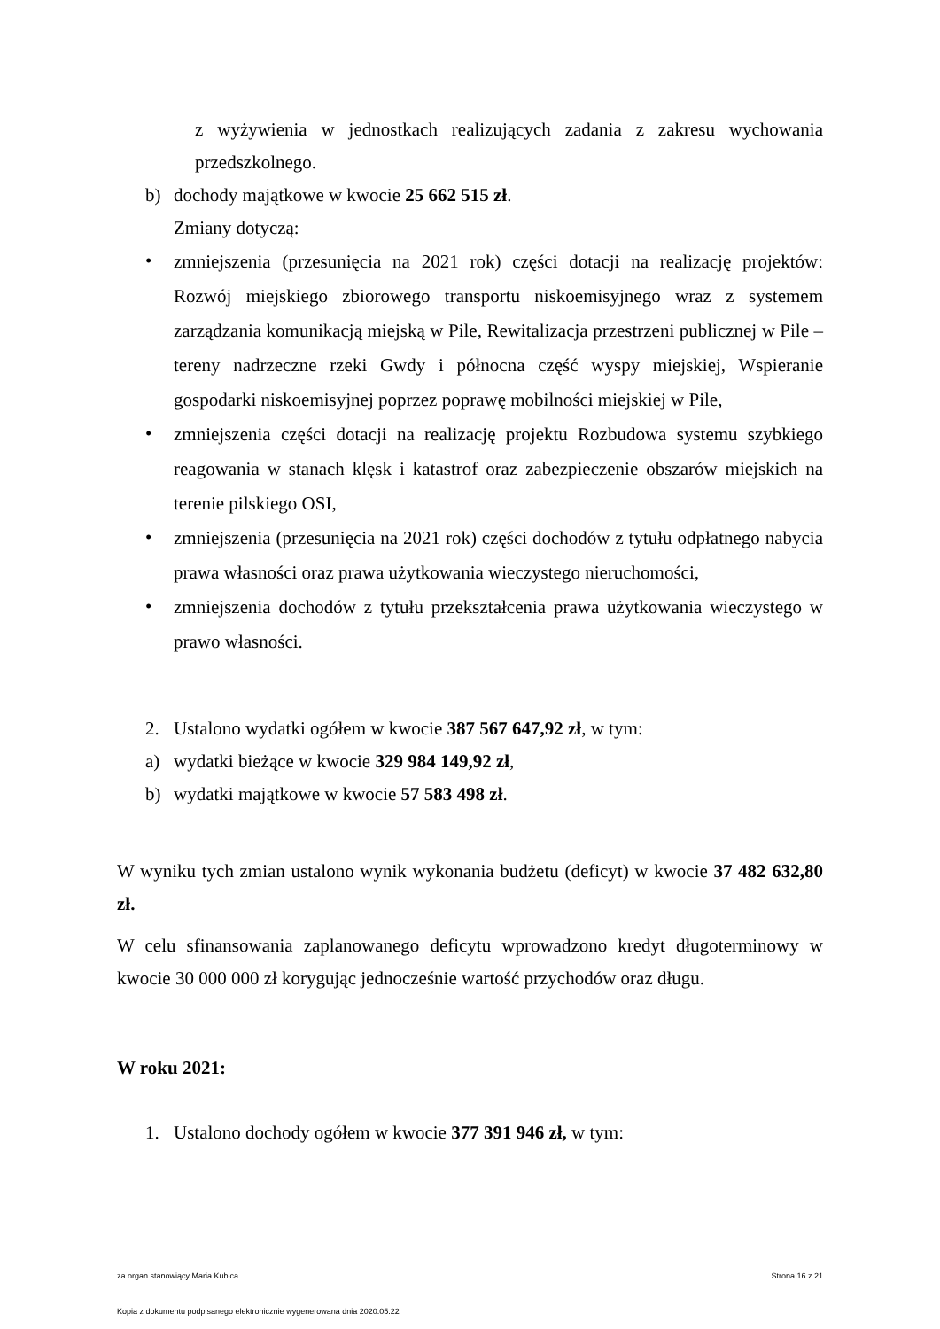z wyżywienia w jednostkach realizujących zadania z zakresu wychowania przedszkolnego.
b) dochody majątkowe w kwocie 25 662 515 zł.
Zmiany dotyczą:
• zmniejszenia (przesunięcia na 2021 rok) części dotacji na realizację projektów: Rozwój miejskiego zbiorowego transportu niskoemisyjnego wraz z systemem zarządzania komunikacją miejską w Pile, Rewitalizacja przestrzeni publicznej w Pile – tereny nadrzeczne rzeki Gwdy i północna część wyspy miejskiej, Wspieranie gospodarki niskoemisyjnej poprzez poprawę mobilności miejskiej w Pile,
• zmniejszenia części dotacji na realizację projektu Rozbudowa systemu szybkiego reagowania w stanach klęsk i katastrof oraz zabezpieczenie obszarów miejskich na terenie pilskiego OSI,
• zmniejszenia (przesunięcia na 2021 rok) części dochodów z tytułu odpłatnego nabycia prawa własności oraz prawa użytkowania wieczystego nieruchomości,
• zmniejszenia dochodów z tytułu przekształcenia prawa użytkowania wieczystego w prawo własności.
2. Ustalono wydatki ogółem w kwocie 387 567 647,92 zł, w tym:
a) wydatki bieżące w kwocie 329 984 149,92 zł,
b) wydatki majątkowe w kwocie 57 583 498 zł.
W wyniku tych zmian ustalono wynik wykonania budżetu (deficyt) w kwocie 37 482 632,80 zł.
W celu sfinansowania zaplanowanego deficytu wprowadzono kredyt długoterminowy w kwocie 30 000 000 zł korygując jednocześnie wartość przychodów oraz długu.
W roku 2021:
1. Ustalono dochody ogółem w kwocie 377 391 946 zł, w tym:
za organ stanowiący Maria Kubica Strona 16 z 21
Kopia z dokumentu podpisanego elektronicznie wygenerowana dnia 2020.05.22